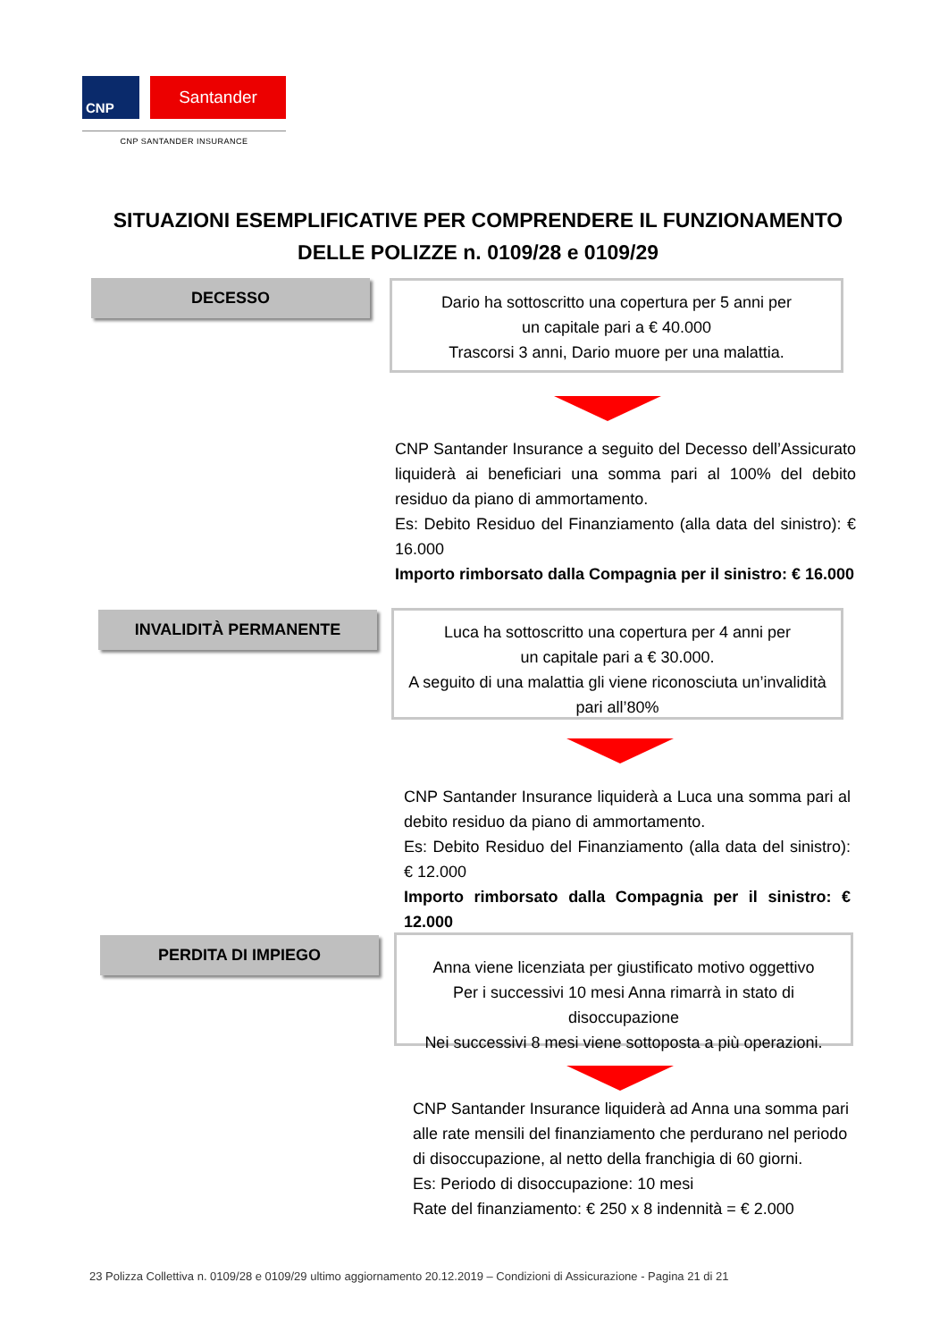CNP
Santander
CNP SANTANDER INSURANCE
SITUAZIONI ESEMPLIFICATIVE PER COMPRENDERE IL FUNZIONAMENTO DELLE POLIZZE n. 0109/28 e 0109/29
DECESSO
Dario ha sottoscritto una copertura per 5 anni per
un capitale pari a € 40.000
Trascorsi 3 anni, Dario muore per una malattia.
CNP Santander Insurance a seguito del Decesso dell’Assicurato liquiderà ai beneficiari una somma pari al 100% del debito residuo da piano di ammortamento.
Es: Debito Residuo del Finanziamento (alla data del sinistro): € 16.000
Importo rimborsato dalla Compagnia per il sinistro: € 16.000
INVALIDITÀ PERMANENTE
Luca ha sottoscritto una copertura per 4 anni per
un capitale pari a € 30.000.
A seguito di una malattia gli viene riconosciuta un’invalidità pari all’80%
CNP Santander Insurance liquiderà a Luca una somma pari al debito residuo da piano di ammortamento.
Es: Debito Residuo del Finanziamento (alla data del sinistro): € 12.000
Importo rimborsato dalla Compagnia per il sinistro: € 12.000
PERDITA DI IMPIEGO
Anna viene licenziata per giustificato motivo oggettivo
Per i successivi 10 mesi Anna rimarrà in stato di disoccupazione
Nei successivi 8 mesi viene sottoposta a più operazioni.
CNP Santander Insurance liquiderà ad Anna una somma pari alle rate mensili del finanziamento che perdurano nel periodo di disoccupazione, al netto della franchigia di 60 giorni.
Es: Periodo di disoccupazione: 10 mesi
Rate del finanziamento: € 250 x 8 indennità = € 2.000
23 Polizza Collettiva n. 0109/28 e 0109/29 ultimo aggiornamento 20.12.2019 – Condizioni di Assicurazione - Pagina 21 di 21